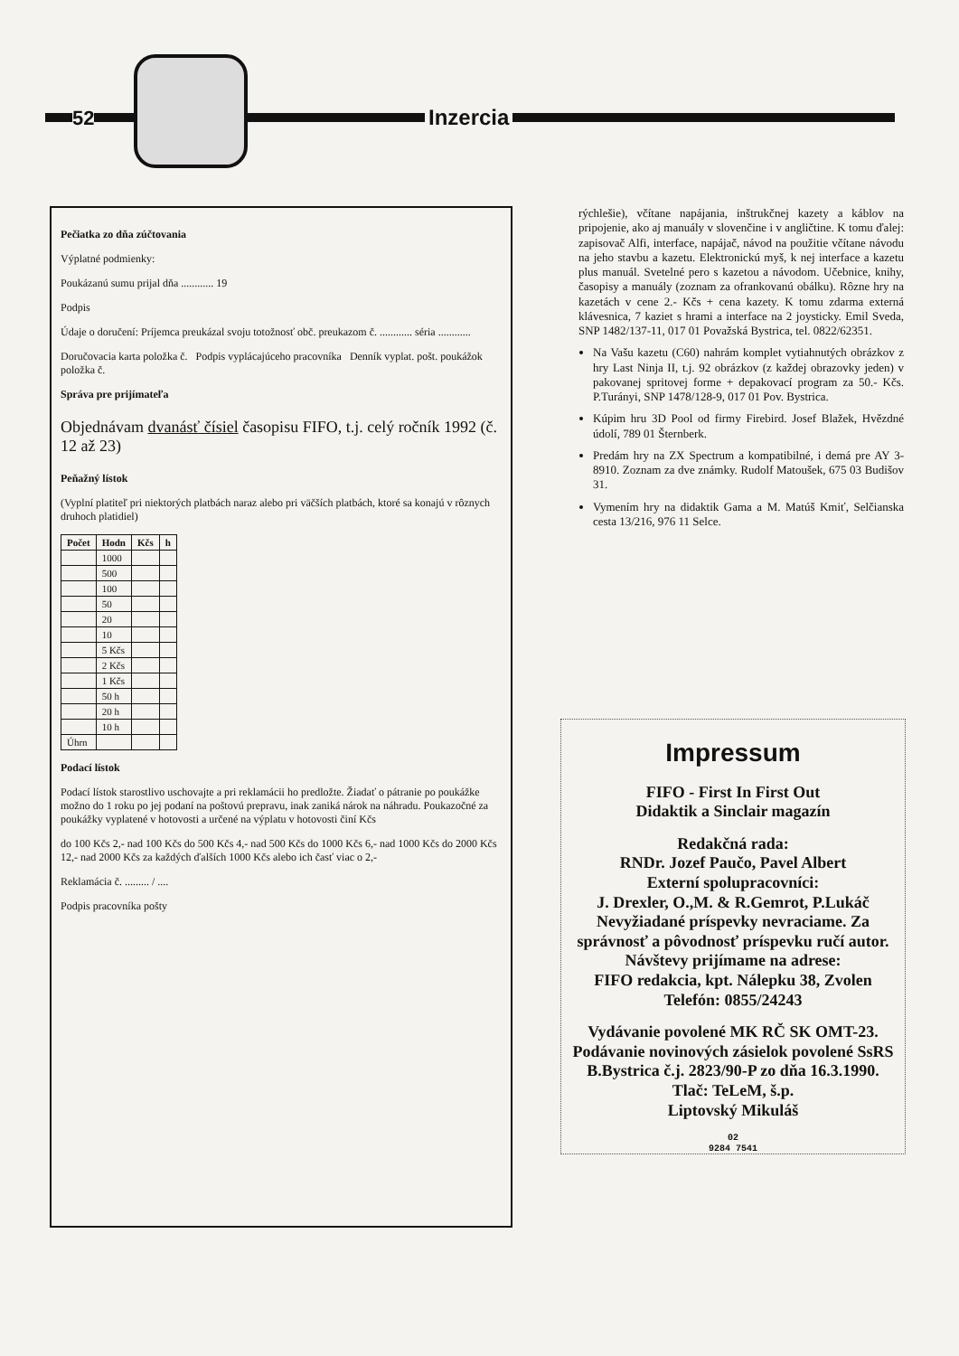52 Inzercia
Pečiatka zo dňa zúčtovania
Výplatné podmienky:
Poukázanú sumu prijal dňa ............ 19
Podpis
Údaje o doručení: Príjemca preukázal svoju totožnosť obč. preukazom č. ............ séria ............
Doručovacia karta položka č. Podpis vyplácajúceho pracovníka Denník vyplat. pošt. poukážok položka č.
Správa pre prijímateľa
Objednávam dvanásť čísiel časopisu FIFO, t.j. celý ročník 1992 (č. 12 až 23)
Peňažný lístok
(Vyplní platiteľ pri niektorých platbách naraz alebo pri väčších platbách, ktoré sa konajú v rôznych druhoch platidiel)
| Počet | Hodn | Kčs | h |
| --- | --- | --- | --- |
| | 1000 | | |
| | 500 | | |
| | 100 | | |
| | 50 | | |
| | 20 | | |
| | 10 | | |
| | 5 Kčs | | |
| | 2 Kčs | | |
| | 1 Kčs | | |
| | 50 h | | |
| | 20 h | | |
| | 10 h | | |
| Úhrn | | | |
Podací lístok
Podací lístok starostlivo uschovajte a pri reklamácii ho predložte. Žiadať o pátranie po poukážke možno do 1 roku po jej podaní na poštovú prepravu, inak zaniká nárok na náhradu. Poukazočné za poukážky vyplatené v hotovosti a určené na výplatu v hotovosti činí Kčs
do 100 Kčs 2,- nad 100 Kčs do 500 Kčs 4,- nad 500 Kčs do 1000 Kčs 6,- nad 1000 Kčs do 2000 Kčs 12,- nad 2000 Kčs za každých ďalších 1000 Kčs alebo ich časť viac o 2,-
Reklamácia č. ......... / ....
Podpis pracovníka pošty
rýchlešie), včítane napájania, inštrukčnej kazety a káblov na pripojenie, ako aj manuály v slovenčine i v angličtine. K tomu ďalej: zapisovač Alfi, interface, napájač, návod na použitie včítane návodu na jeho stavbu a kazetu. Elektronickú myš, k nej interface a kazetu plus manuál. Svetelné pero s kazetou a návodom. Učebnice, knihy, časopisy a manuály (zoznam za ofrankovanú obálku). Rôzne hry na kazetách v cene 2.- Kčs + cena kazety. K tomu zdarma externá klávesnica, 7 kaziet s hrami a interface na 2 joysticky. Emil Sveda, SNP 1482/137-11, 017 01 Považská Bystrica, tel. 0822/62351.
Na Vašu kazetu (C60) nahrám komplet vytiahnutých obrázkov z hry Last Ninja II, t.j. 92 obrázkov (z každej obrazovky jeden) v pakovanej spritovej forme + depakovací program za 50.- Kčs. P.Turányi, SNP 1478/128-9, 017 01 Pov. Bystrica.
Kúpim hru 3D Pool od firmy Firebird. Josef Blažek, Hvězdné údolí, 789 01 Šternberk.
Predám hry na ZX Spectrum a kompatibilné, i demá pre AY 3-8910. Zoznam za dve známky. Rudolf Matoušek, 675 03 Budišov 31.
Vymením hry na didaktik Gama a M. Matúš Kmiť, Selčianska cesta 13/216, 976 11 Selce.
Impressum
FIFO - First In First Out
Didaktik a Sinclair magazín
Redakčná rada:
RNDr. Jozef Paučo, Pavel Albert
Externí spolupracovníci:
J. Drexler, O.,M. & R.Gemrot, P.Lukáč
Nevyžiadané príspevky nevraciame. Za správnosť a pôvodnosť príspevku ručí autor.
Návštevy prijímame na adrese:
FIFO redakcia, kpt. Nálepku 38, Zvolen
Telefón: 0855/24243
Vydávanie povolené MK RČ SK OMT-23. Podávanie novinových zásielok povolené SsRS B.Bystrica č.j. 2823/90-P zo dňa 16.3.1990.
Tlač: TeLeM, š.p.
Liptovský Mikuláš
02
9284 7541